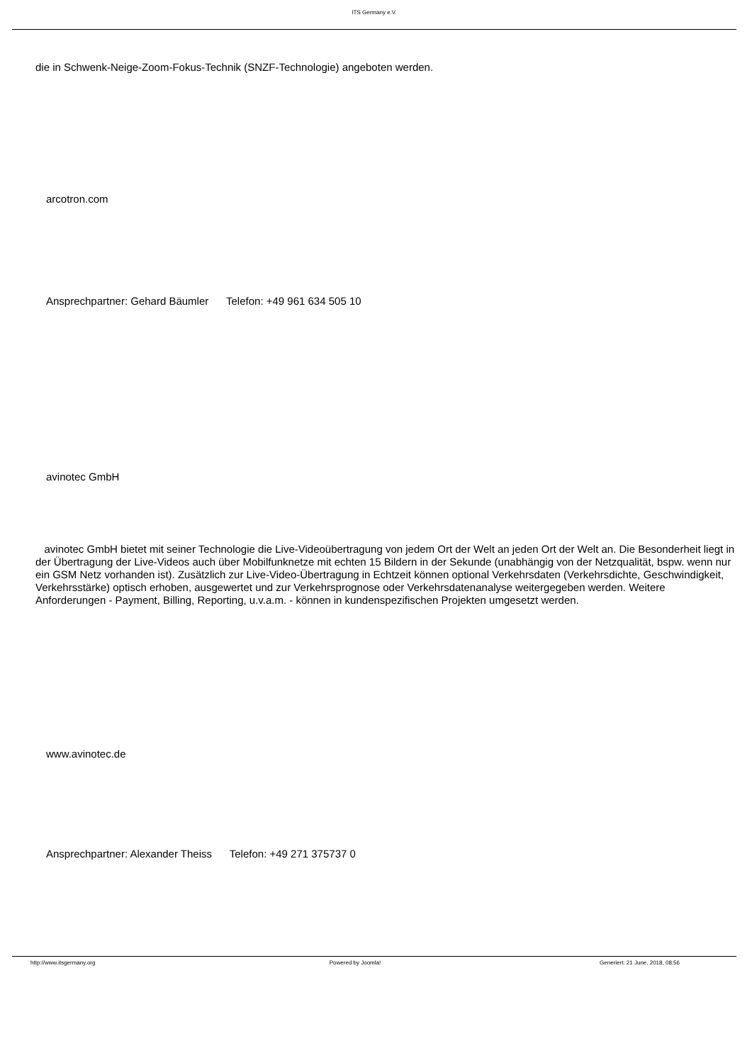ITS Germany e.V.
die in Schwenk-Neige-Zoom-Fokus-Technik (SNZF-Technologie) angeboten werden.
arcotron.com
Ansprechpartner: Gehard Bäumler Telefon: +49 961 634 505 10
avinotec GmbH
avinotec GmbH bietet mit seiner Technologie die Live-Videoübertragung von jedem Ort der Welt an jeden Ort der Welt an. Die Besonderheit liegt in der Übertragung der Live-Videos auch über Mobilfunknetze mit echten 15 Bildern in der Sekunde (unabhängig von der Netzqualität, bspw. wenn nur ein GSM Netz vorhanden ist). Zusätzlich zur Live-Video-Übertragung in Echtzeit können optional Verkehrsdaten (Verkehrsdichte, Geschwindigkeit, Verkehrsstärke) optisch erhoben, ausgewertet und zur Verkehrsprognose oder Verkehrsdatenanalyse weitergegeben werden. Weitere Anforderungen - Payment, Billing, Reporting, u.v.a.m. - können in kundenspezifischen Projekten umgesetzt werden.
www.avinotec.de
Ansprechpartner: Alexander Theiss Telefon: +49 271 375737 0
http://www.itsgermany.org Powered by Joomla! Generiert: 21 June, 2018, 08:56